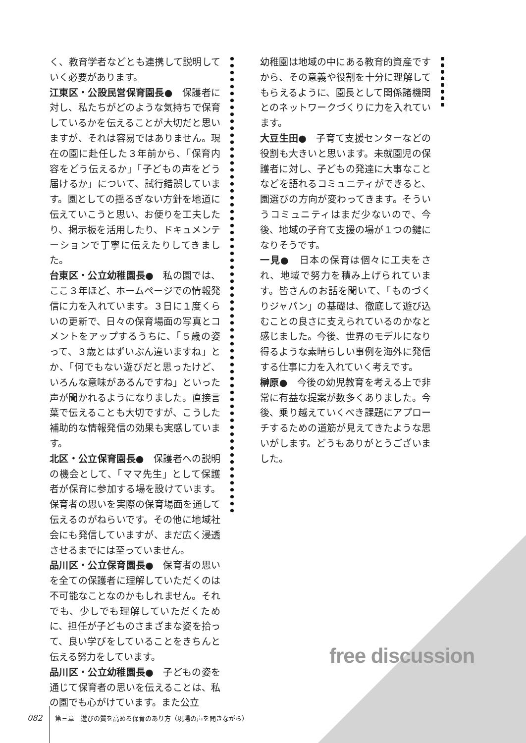く、教育学者などとも連携して説明していく必要があります。
江東区・公設民営保育園長●　保護者に対し、私たちがどのような気持ちで保育しているかを伝えることが大切だと思いますが、それは容易ではありません。現在の園に赴任した３年前から、「保育内容をどう伝えるか」「子どもの声をどう届けるか」について、試行錯誤しています。園としての揺るぎない方針を地道に伝えていこうと思い、お便りを工夫したり、掲示板を活用したり、ドキュメンテーションで丁寧に伝えたりしてきました。
台東区・公立幼稚園長●　私の園では、ここ３年ほど、ホームページでの情報発信に力を入れています。３日に１度くらいの更新で、日々の保育場面の写真とコメントをアップするうちに、「５歳の姿って、３歳とはずいぶん違いますね」とか、「何でもない遊びだと思ったけど、いろんな意味があるんですね」といった声が聞かれるようになりました。直接言葉で伝えることも大切ですが、こうした補助的な情報発信の効果も実感しています。
北区・公立保育園長●　保護者への説明の機会として、「ママ先生」として保護者が保育に参加する場を設けています。保育者の思いを実際の保育場面を通して伝えるのがねらいです。その他に地域社会にも発信していますが、まだ広く浸透させるまでには至っていません。
品川区・公立保育園長●　保育者の思いを全ての保護者に理解していただくのは不可能なことなのかもしれません。それでも、少しでも理解していただくために、担任が子どものさまざまな姿を拾って、良い学びをしていることをきちんと伝える努力をしています。
品川区・公立幼稚園長●　子どもの姿を通じて保育者の思いを伝えることは、私の園でも心がけています。また公立
幼稚園は地域の中にある教育的資産ですから、その意義や役割を十分に理解してもらえるように、園長として関係諸機関とのネットワークづくりに力を入れています。
大豆生田●　子育て支援センターなどの役割も大きいと思います。未就園児の保護者に対し、子どもの発達に大事なことなどを語れるコミュニティができると、園選びの方向が変わってきます。そういうコミュニティはまだ少ないので、今後、地域の子育て支援の場が１つの鍵になりそうです。
一見●　日本の保育は個々に工夫をされ、地域で努力を積み上げられています。皆さんのお話を聞いて、「ものづくりジャパン」の基礎は、徹底して遊び込むことの良さに支えられているのかなと感じました。今後、世界のモデルになり得るような素晴らしい事例を海外に発信する仕事に力を入れていく考えです。
榊原●　今後の幼児教育を考える上で非常に有益な提案が数多くありました。今後、乗り越えていくべき課題にアプローチするための道筋が見えてきたような思いがします。どうもありがとうございました。
free discussion
082 第三章　遊びの質を高める保育のあり方（現場の声を聞きながら）